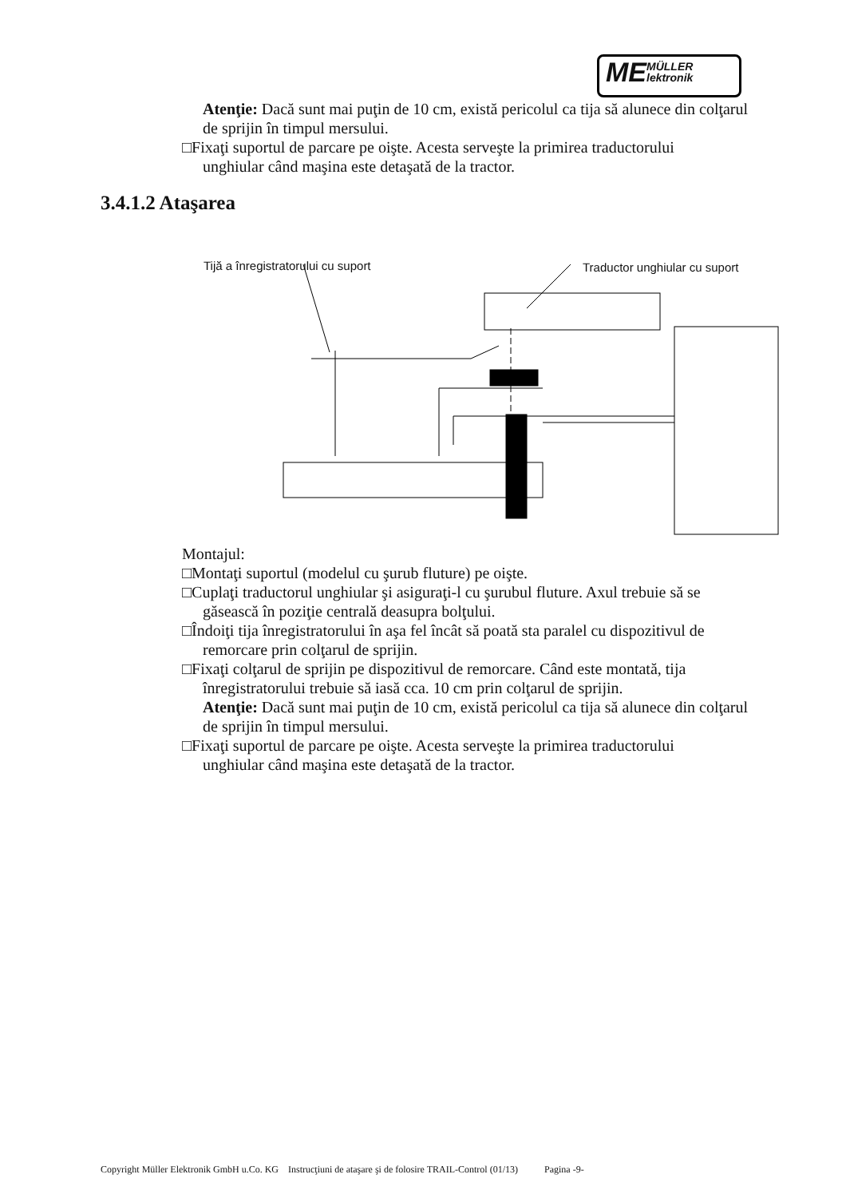ME MÜLLER
lektronik
Atenţie: Dacă sunt mai puţin de 10 cm, există pericolul ca tija să alunece din colţarul de sprijin în timpul mersului.
□Fixaţi suportul de parcare pe oişte. Acesta serveşte la primirea traductorului
unghiular când maşina este detaşată de la tractor.
3.4.1.2 Ataşarea
Tijă a înregistratorului cu suport
Traductor unghiular cu suport
Montajul:
□Montaţi suportul (modelul cu şurub fluture) pe oişte.
□Cuplaţi traductorul unghiular şi asiguraţi-l cu şurubul fluture. Axul trebuie să se
găsească în poziţie centrală deasupra bolţului.
□Îndoiţi tija înregistratorului în aşa fel încât să poată sta paralel cu dispozitivul de
remorcare prin colţarul de sprijin.
□Fixaţi colţarul de sprijin pe dispozitivul de remorcare. Când este montată, tija
înregistratorului trebuie să iasă cca. 10 cm prin colţarul de sprijin.
Atenţie: Dacă sunt mai puţin de 10 cm, există pericolul ca tija să alunece din colţarul de sprijin în timpul mersului.
□Fixaţi suportul de parcare pe oişte. Acesta serveşte la primirea traductorului
unghiular când maşina este detaşată de la tractor.
Copyright Müller Elektronik GmbH u.Co. KG Instrucţiuni de ataşare şi de folosire TRAIL-Control (01/13) Pagina -9-